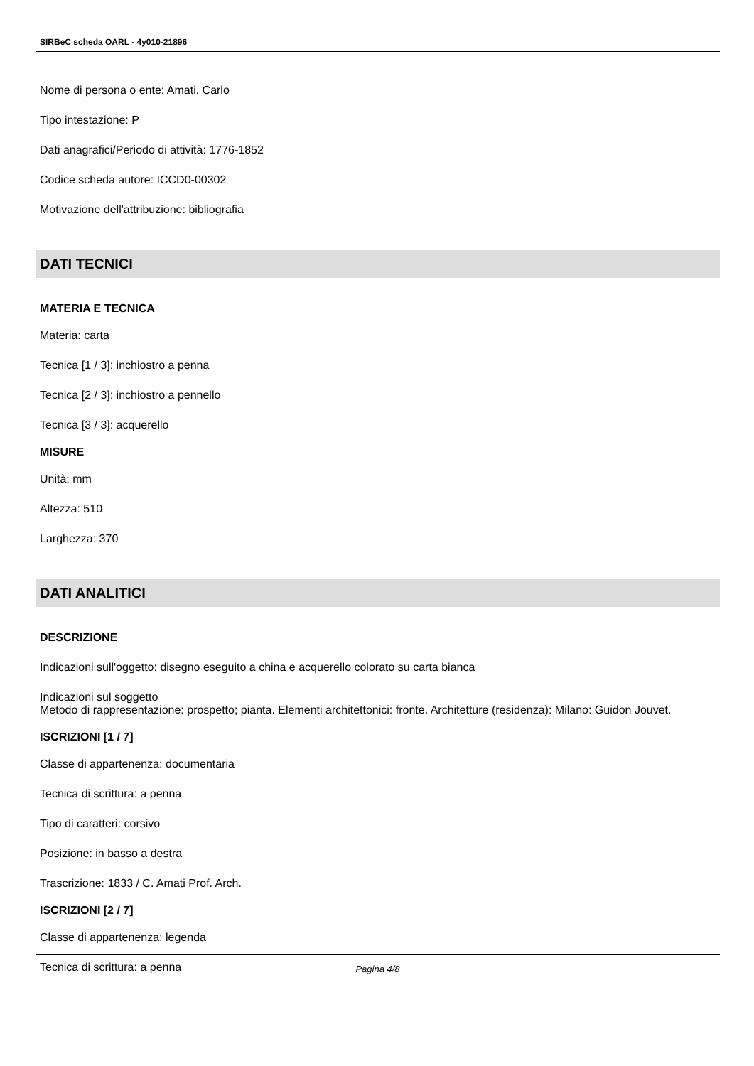SIRBeC scheda OARL - 4y010-21896
Nome di persona o ente: Amati, Carlo
Tipo intestazione: P
Dati anagrafici/Periodo di attività: 1776-1852
Codice scheda autore: ICCD0-00302
Motivazione dell'attribuzione: bibliografia
DATI TECNICI
MATERIA E TECNICA
Materia: carta
Tecnica [1 / 3]: inchiostro a penna
Tecnica [2 / 3]: inchiostro a pennello
Tecnica [3 / 3]: acquerello
MISURE
Unità: mm
Altezza: 510
Larghezza: 370
DATI ANALITICI
DESCRIZIONE
Indicazioni sull'oggetto: disegno eseguito a china e acquerello colorato su carta bianca
Indicazioni sul soggetto
Metodo di rappresentazione: prospetto; pianta. Elementi architettonici: fronte. Architetture (residenza): Milano: Guidon Jouvet.
ISCRIZIONI [1 / 7]
Classe di appartenenza: documentaria
Tecnica di scrittura: a penna
Tipo di caratteri: corsivo
Posizione: in basso a destra
Trascrizione: 1833 / C. Amati Prof. Arch.
ISCRIZIONI [2 / 7]
Classe di appartenenza: legenda
Tecnica di scrittura: a penna
Pagina 4/8